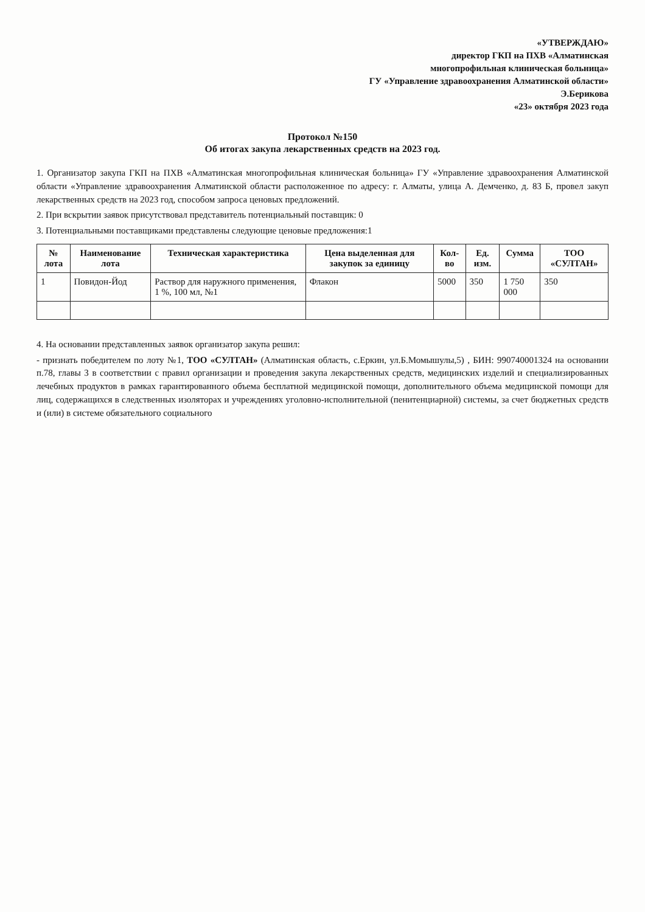«УТВЕРЖДАЮ»
директор ГКП на ПХВ «Алматинская
многопрофильная клиническая больница»
ГУ «Управление здравоохранения Алматинской области»
Э.Берикова
«23» октября 2023 года
Протокол №150
Об итогах закупа лекарственных средств на 2023 год.
1. Организатор закупа ГКП на ПХВ «Алматинская многопрофильная клиническая больница» ГУ «Управление здравоохранения Алматинской области «Управление здравоохранения Алматинской области расположенное по адресу: г. Алматы, улица А. Демченко, д. 83 Б, провел закуп лекарственных средств на 2023 год, способом запроса ценовых предложений.
2. При вскрытии заявок присутствовал представитель потенциальный поставщик: 0
3. Потенциальными поставщиками представлены следующие ценовые предложения:1
| № лота | Наименование лота | Техническая характеристика | Цена выделенная для закупок за единицу | Кол-во | Ед. изм. | Сумма | ТОО «СУЛТАН» |
| --- | --- | --- | --- | --- | --- | --- | --- |
| 1 | Повидон-Йод | Раствор для наружного применения, 1 %, 100 мл, №1 | Флакон | 5000 | 350 | 1 750 000 | 350 |
4. На основании представленных заявок организатор закупа решил:
- признать победителем по лоту №1, ТОО «СУЛТАН» (Алматинская область, с.Еркин, ул.Б.Момышулы,5) , БИН: 990740001324 на основании п.78, главы 3 в соответствии с правил организации и проведения закупа лекарственных средств, медицинских изделий и специализированных лечебных продуктов в рамках гарантированного объема бесплатной медицинской помощи, дополнительного объема медицинской помощи для лиц, содержащихся в следственных изоляторах и учреждениях уголовно-исполнительной (пенитенциарной) системы, за счет бюджетных средств и (или) в системе обязательного социального